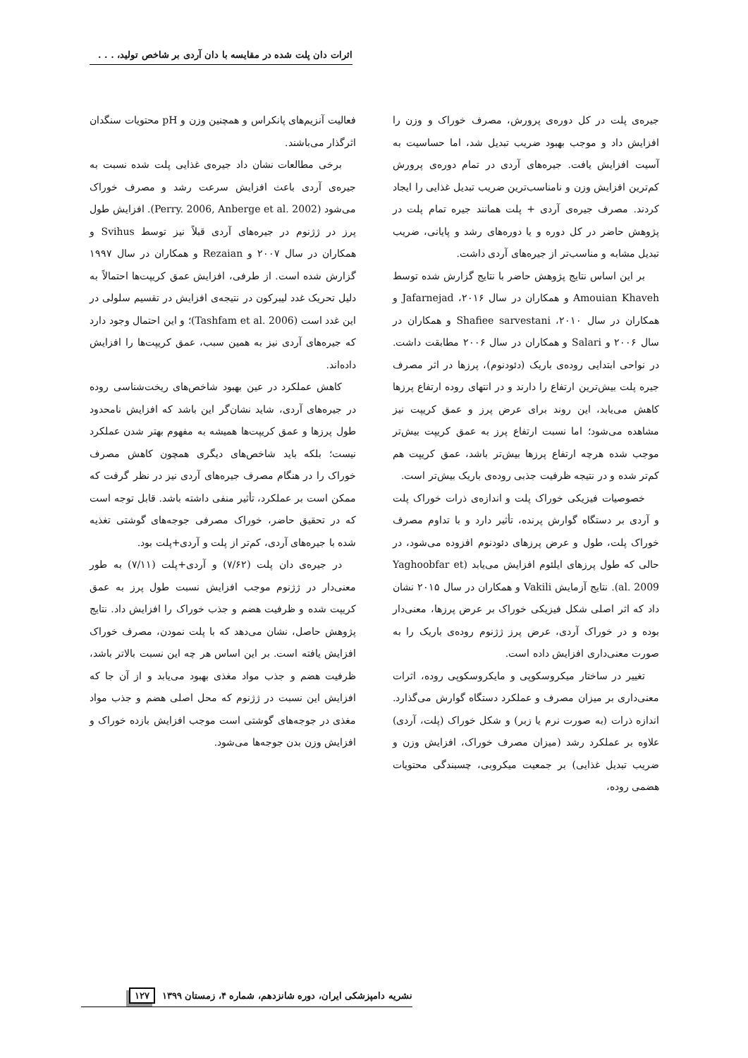اثرات دان پلت شده در مقایسه با دان آردی بر شاخص تولید، . . .
جیره‌ی پلت در کل دوره‌ی پرورش، مصرف خوراک و وزن را افزایش داد و موجب بهبود ضریب تبدیل شد، اما حساسیت به آسیت افزایش یافت. جیره‌های آردی در تمام دوره‌ی پرورش کم‌ترین افزایش وزن و نامناسب‌ترین ضریب تبدیل غذایی را ایجاد کردند. مصرف جیره‌ی آردی + پلت همانند جیره تمام پلت در پژوهش حاضر در کل دوره و یا دوره‌های رشد و پایانی، ضریب تبدیل مشابه و مناسب‌تر از جیره‌های آردی داشت.
بر این اساس نتایج پژوهش حاضر با نتایج گزارش شده توسط Amouian Khaveh و همکاران در سال ۲۰۱۶، Jafarnejad و همکاران در سال ۲۰۱۰، Shafiee sarvestani و همکاران در سال ۲۰۰۶ و Salari و همکاران در سال ۲۰۰۶ مطابقت داشت. در نواحی ابتدایی روده‌ی باریک (دئودنوم)، پرزها در اثر مصرف جیره پلت بیش‌ترین ارتفاع را دارند و در انتهای روده ارتفاع پرزها کاهش می‌یابد، این روند برای عرض پرز و عمق کریپت نیز مشاهده می‌شود؛ اما نسبت ارتفاع پرز به عمق کریپت بیش‌تر موجب شده هرچه ارتفاع پرزها بیش‌تر باشد، عمق کریپت هم کم‌تر شده و در نتیجه ظرفیت جذبی روده‌ی باریک بیش‌تر است.
خصوصیات فیزیکی خوراک پلت و اندازه‌ی ذرات خوراک پلت و آردی بر دستگاه گوارش پرنده، تأثیر دارد و با تداوم مصرف خوراک پلت، طول و عرض پرزهای دئودنوم افزوده می‌شود، در حالی که طول پرزهای ایلئوم افزایش می‌یابد (Yaghoobfar et al. 2009). نتایج آزمایش Vakili و همکاران در سال ۲۰۱۵ نشان داد که اثر اصلی شکل فیزیکی خوراک بر عرض پرزها، معنی‌دار بوده و در خوراک آردی، عرض پرز ژژنوم روده‌ی باریک را به صورت معنی‌داری افزایش داده است.
تغییر در ساختار میکروسکوپی و مایکروسکوپی روده، اثرات معنی‌داری بر میزان مصرف و عملکرد دستگاه گوارش می‌گذارد. اندازه ذرات (به صورت نرم یا زبر) و شکل خوراک (پلت، آردی) علاوه بر عملکرد رشد (میزان مصرف خوراک، افزایش وزن و ضریب تبدیل غذایی) بر جمعیت میکروبی، چسبندگی محتویات هضمی روده،
فعالیت آنزیم‌های پانکراس و همچنین وزن و pH محتویات سنگدان اثرگذار می‌باشند.
برخی مطالعات نشان داد جیره‌ی غذایی پلت شده نسبت به جیره‌ی آردی باعث افزایش سرعت رشد و مصرف خوراک می‌شود (Perry. 2006, Anberge et al. 2002). افزایش طول پرز در ژژنوم در جیره‌های آردی قبلاً نیز توسط Svihus و همکاران در سال ۲۰۰۷ و Rezaian و همکاران در سال ۱۹۹۷ گزارش شده است. از طرفی، افزایش عمق کریپت‌ها احتمالاً به دلیل تحریک غدد لیبرکون در نتیجه‌ی افزایش در تقسیم سلولی در این غدد است (Tashfam et al. 2006)؛ و این احتمال وجود دارد که جیره‌های آردی نیز به همین سبب، عمق کریپت‌ها را افزایش داده‌اند.
کاهش عملکرد در عین بهبود شاخص‌های ریخت‌شناسی روده در جیره‌های آردی، شاید نشان‌گر این باشد که افزایش نامحدود طول پرزها و عمق کریپت‌ها همیشه به مفهوم بهتر شدن عملکرد نیست؛ بلکه باید شاخص‌های دیگری همچون کاهش مصرف خوراک را در هنگام مصرف جیره‌های آردی نیز در نظر گرفت که ممکن است بر عملکرد، تأثیر منفی داشته باشد. قابل توجه است که در تحقیق حاضر، خوراک مصرفی جوجه‌های گوشتی تغذیه شده با جیره‌های آردی، کم‌تر از پلت و آردی+پلت بود.
در جیره‌ی دان پلت (۷/۶۲) و آردی+پلت (۷/۱۱) به طور معنی‌دار در ژژنوم موجب افزایش نسبت طول پرز به عمق کریپت شده و ظرفیت هضم و جذب خوراک را افزایش داد. نتایج پژوهش حاصل، نشان می‌دهد که با پلت نمودن، مصرف خوراک افزایش یافته است. بر این اساس هر چه این نسبت بالاتر باشد، ظرفیت هضم و جذب مواد مغذی بهبود می‌یابد و از آن جا که افزایش این نسبت در ژژنوم که محل اصلی هضم و جذب مواد مغذی در جوجه‌های گوشتی است موجب افزایش بازده خوراک و افزایش وزن بدن جوجه‌ها می‌شود.
نشریه دامپزشکی ایران، دوره شانزدهم، شماره ۴، زمستان ۱۳۹۹ ۱۲۷